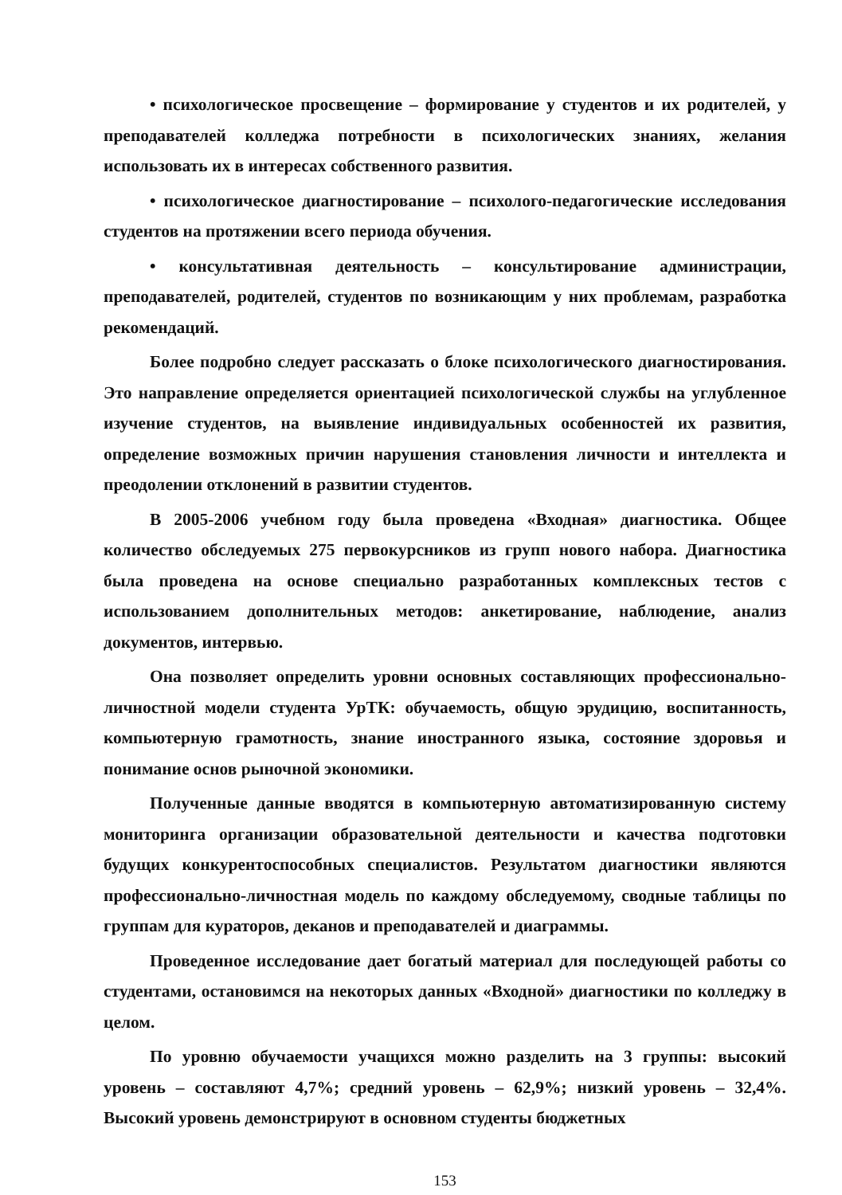• психологическое просвещение – формирование у студентов и их родителей, у преподавателей колледжа потребности в психологических знаниях, желания использовать их в интересах собственного развития.
• психологическое диагностирование – психолого-педагогические исследования студентов на протяжении всего периода обучения.
• консультативная деятельность – консультирование администрации, преподавателей, родителей, студентов по возникающим у них проблемам, разработка рекомендаций.
Более подробно следует рассказать о блоке психологического диагностирования. Это направление определяется ориентацией психологической службы на углубленное изучение студентов, на выявление индивидуальных особенностей их развития, определение возможных причин нарушения становления личности и интеллекта и преодолении отклонений в развитии студентов.
В 2005-2006 учебном году была проведена «Входная» диагностика. Общее количество обследуемых 275 первокурсников из групп нового набора. Диагностика была проведена на основе специально разработанных комплексных тестов с использованием дополнительных методов: анкетирование, наблюдение, анализ документов, интервью.
Она позволяет определить уровни основных составляющих профессионально-личностной модели студента УрТК: обучаемость, общую эрудицию, воспитанность, компьютерную грамотность, знание иностранного языка, состояние здоровья и понимание основ рыночной экономики.
Полученные данные вводятся в компьютерную автоматизированную систему мониторинга организации образовательной деятельности и качества подготовки будущих конкурентоспособных специалистов. Результатом диагностики являются профессионально-личностная модель по каждому обследуемому, сводные таблицы по группам для кураторов, деканов и преподавателей и диаграммы.
Проведенное исследование дает богатый материал для последующей работы со студентами, остановимся на некоторых данных «Входной» диагностики по колледжу в целом.
По уровню обучаемости учащихся можно разделить на 3 группы: высокий уровень – составляют 4,7%; средний уровень – 62,9%; низкий уровень – 32,4%. Высокий уровень демонстрируют в основном студенты бюджетных
153